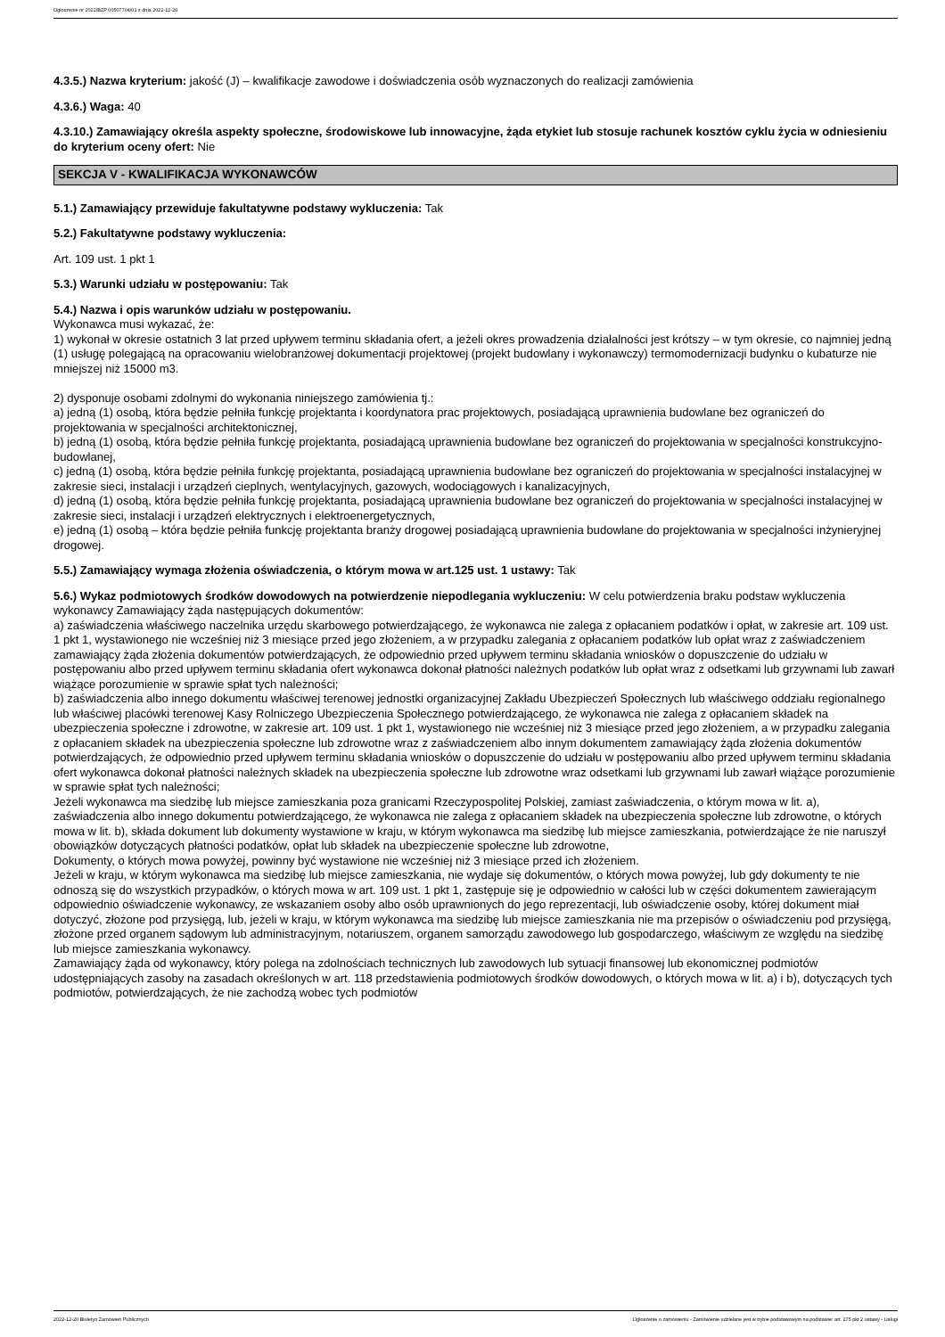Ogłoszenie nr 2022/BZP 00507704/01 z dnia 2022-12-20
4.3.5.) Nazwa kryterium: jakość (J) – kwalifikacje zawodowe i doświadczenia osób wyznaczonych do realizacji zamówienia
4.3.6.) Waga: 40
4.3.10.) Zamawiający określa aspekty społeczne, środowiskowe lub innowacyjne, żąda etykiet lub stosuje rachunek kosztów cyklu życia w odniesieniu do kryterium oceny ofert: Nie
SEKCJA V - KWALIFIKACJA WYKONAWCÓW
5.1.) Zamawiający przewiduje fakultatywne podstawy wykluczenia: Tak
5.2.) Fakultatywne podstawy wykluczenia:
Art. 109 ust. 1 pkt 1
5.3.) Warunki udziału w postępowaniu: Tak
5.4.) Nazwa i opis warunków udziału w postępowaniu.
Wykonawca musi wykazać, że:
1) wykonał w okresie ostatnich 3 lat przed upływem terminu składania ofert, a jeżeli okres prowadzenia działalności jest krótszy – w tym okresie, co najmniej jedną (1) usługę polegającą na opracowaniu wielobranżowej dokumentacji projektowej (projekt budowlany i wykonawczy) termomodernizacji budynku o kubaturze nie mniejszej niż 15000 m3.
2) dysponuje osobami zdolnymi do wykonania niniejszego zamówienia tj.:
a) jedną (1) osobą, która będzie pełniła funkcję projektanta i koordynatora prac projektowych, posiadającą uprawnienia budowlane bez ograniczeń do projektowania w specjalności architektonicznej,
b) jedną (1) osobą, która będzie pełniła funkcję projektanta, posiadającą uprawnienia budowlane bez ograniczeń do projektowania w specjalności konstrukcyjno-budowlanej,
c) jedną (1) osobą, która będzie pełniła funkcję projektanta, posiadającą uprawnienia budowlane bez ograniczeń do projektowania w specjalności instalacyjnej w zakresie sieci, instalacji i urządzeń cieplnych, wentylacyjnych, gazowych, wodociągowych i kanalizacyjnych,
d) jedną (1) osobą, która będzie pełniła funkcję projektanta, posiadającą uprawnienia budowlane bez ograniczeń do projektowania w specjalności instalacyjnej w zakresie sieci, instalacji i urządzeń elektrycznych i elektroenergetycznych,
e) jedną (1) osobą – która będzie pełniła funkcję projektanta branży drogowej posiadającą uprawnienia budowlane do projektowania w specjalności inżynieryjnej drogowej.
5.5.) Zamawiający wymaga złożenia oświadczenia, o którym mowa w art.125 ust. 1 ustawy: Tak
5.6.) Wykaz podmiotowych środków dowodowych na potwierdzenie niepodlegania wykluczeniu: W celu potwierdzenia braku podstaw wykluczenia wykonawcy Zamawiający żąda następujących dokumentów:
a) zaświadczenia właściwego naczelnika urzędu skarbowego potwierdzającego, że wykonawca nie zalega z opłacaniem podatków i opłat, w zakresie art. 109 ust. 1 pkt 1, wystawionego nie wcześniej niż 3 miesiące przed jego złożeniem, a w przypadku zalegania z opłacaniem podatków lub opłat wraz z zaświadczeniem zamawiający żąda złożenia dokumentów potwierdzających, że odpowiednio przed upływem terminu składania wniosków o dopuszczenie do udziału w postępowaniu albo przed upływem terminu składania ofert wykonawca dokonał płatności należnych podatków lub opłat wraz z odsetkami lub grzywnami lub zawarł wiążące porozumienie w sprawie spłat tych należności;
b) zaświadczenia albo innego dokumentu właściwej terenowej jednostki organizacyjnej Zakładu Ubezpieczeń Społecznych lub właściwego oddziału regionalnego lub właściwej placówki terenowej Kasy Rolniczego Ubezpieczenia Społecznego potwierdzającego, że wykonawca nie zalega z opłacaniem składek na ubezpieczenia społeczne i zdrowotne, w zakresie art. 109 ust. 1 pkt 1, wystawionego nie wcześniej niż 3 miesiące przed jego złożeniem, a w przypadku zalegania z opłacaniem składek na ubezpieczenia społeczne lub zdrowotne wraz z zaświadczeniem albo innym dokumentem zamawiający żąda złożenia dokumentów potwierdzających, że odpowiednio przed upływem terminu składania wniosków o dopuszczenie do udziału w postępowaniu albo przed upływem terminu składania ofert wykonawca dokonał płatności należnych składek na ubezpieczenia społeczne lub zdrowotne wraz odsetkami lub grzywnami lub zawarł wiążące porozumienie w sprawie spłat tych należności;
Jeżeli wykonawca ma siedzibę lub miejsce zamieszkania poza granicami Rzeczypospolitej Polskiej, zamiast zaświadczenia, o którym mowa w lit. a), zaświadczenia albo innego dokumentu potwierdzającego, że wykonawca nie zalega z opłacaniem składek na ubezpieczenia społeczne lub zdrowotne, o których mowa w lit. b), składa dokument lub dokumenty wystawione w kraju, w którym wykonawca ma siedzibę lub miejsce zamieszkania, potwierdzające że nie naruszył obowiązków dotyczących płatności podatków, opłat lub składek na ubezpieczenie społeczne lub zdrowotne,
Dokumenty, o których mowa powyżej, powinny być wystawione nie wcześniej niż 3 miesiące przed ich złożeniem.
Jeżeli w kraju, w którym wykonawca ma siedzibę lub miejsce zamieszkania, nie wydaje się dokumentów, o których mowa powyżej, lub gdy dokumenty te nie odnoszą się do wszystkich przypadków, o których mowa w art. 109 ust. 1 pkt 1, zastępuje się je odpowiednio w całości lub w części dokumentem zawierającym odpowiednio oświadczenie wykonawcy, ze wskazaniem osoby albo osób uprawnionych do jego reprezentacji, lub oświadczenie osoby, której dokument miał dotyczyć, złożone pod przysięgą, lub, jeżeli w kraju, w którym wykonawca ma siedzibę lub miejsce zamieszkania nie ma przepisów o oświadczeniu pod przysięgą, złożone przed organem sądowym lub administracyjnym, notariuszem, organem samorządu zawodowego lub gospodarczego, właściwym ze względu na siedzibę lub miejsce zamieszkania wykonawcy.
Zamawiający żąda od wykonawcy, który polega na zdolnościach technicznych lub zawodowych lub sytuacji finansowej lub ekonomicznej podmiotów udostępniających zasoby na zasadach określonych w art. 118 przedstawienia podmiotowych środków dowodowych, o których mowa w lit. a) i b), dotyczących tych podmiotów, potwierdzających, że nie zachodzą wobec tych podmiotów
2022-12-20 Biuletyn Zamówień Publicznych Ogłoszenie o zamówieniu - Zamówienie udzielane jest w trybie podstawowym na podstawie: art. 275 pkt 2 ustawy - Usługi